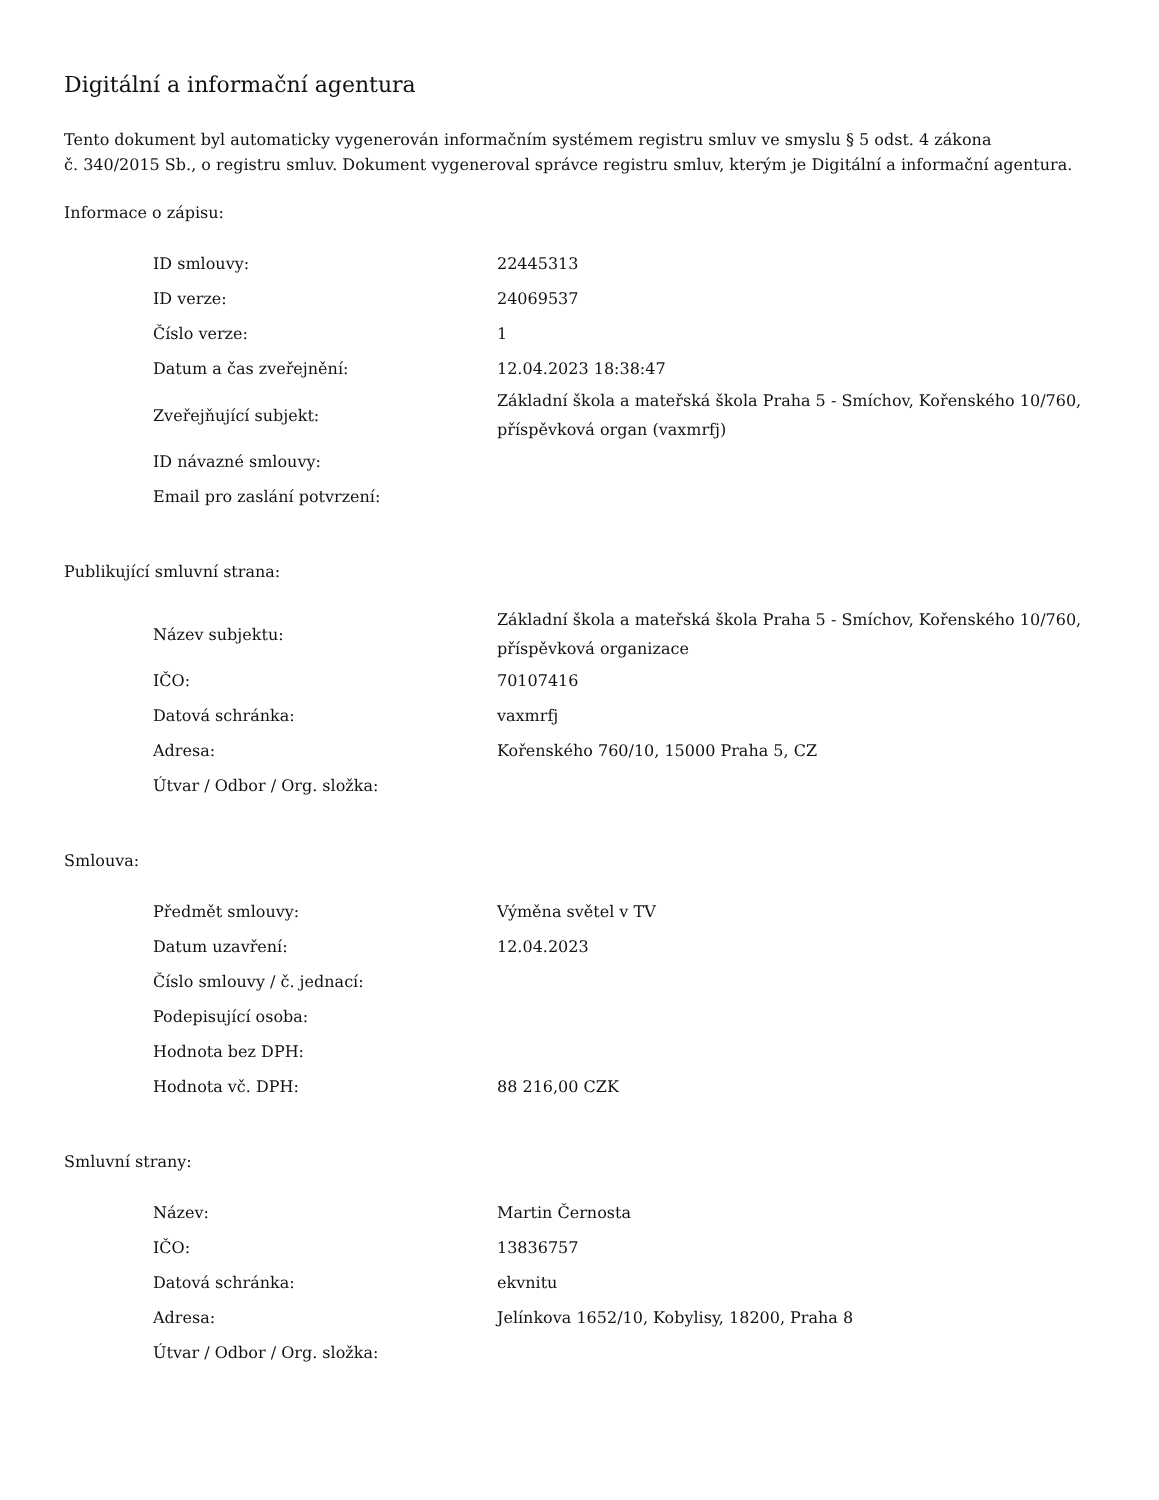Digitální a informační agentura
Tento dokument byl automaticky vygenerován informačním systémem registru smluv ve smyslu § 5 odst. 4 zákona
č. 340/2015 Sb., o registru smluv. Dokument vygeneroval správce registru smluv, kterým je Digitální a informační agentura.
Informace o zápisu:
| ID smlouvy: | 22445313 |
| ID verze: | 24069537 |
| Číslo verze: | 1 |
| Datum a čas zveřejnění: | 12.04.2023 18:38:47 |
| Zveřejňující subjekt: | Základní škola a mateřská škola Praha 5 - Smíchov, Kořenského 10/760, příspěvková organ (vaxmrfj) |
| ID návazné smlouvy: | |
| Email pro zaslání potvrzení: | |
Publikující smluvní strana:
| Název subjektu: | Základní škola a mateřská škola Praha 5 - Smíchov, Kořenského 10/760, příspěvková organizace |
| IČO: | 70107416 |
| Datová schránka: | vaxmrfj |
| Adresa: | Kořenského 760/10, 15000 Praha 5, CZ |
| Útvar / Odbor / Org. složka: | |
Smlouva:
| Předmět smlouvy: | Výměna světel v TV |
| Datum uzavření: | 12.04.2023 |
| Číslo smlouvy / č. jednací: | |
| Podepisující osoba: | |
| Hodnota bez DPH: | |
| Hodnota vč. DPH: | 88 216,00 CZK |
Smluvní strany:
| Název: | Martin Černosta |
| IČO: | 13836757 |
| Datová schránka: | ekvnitu |
| Adresa: | Jelínkova 1652/10, Kobylisy, 18200, Praha 8 |
| Útvar / Odbor / Org. složka: | |